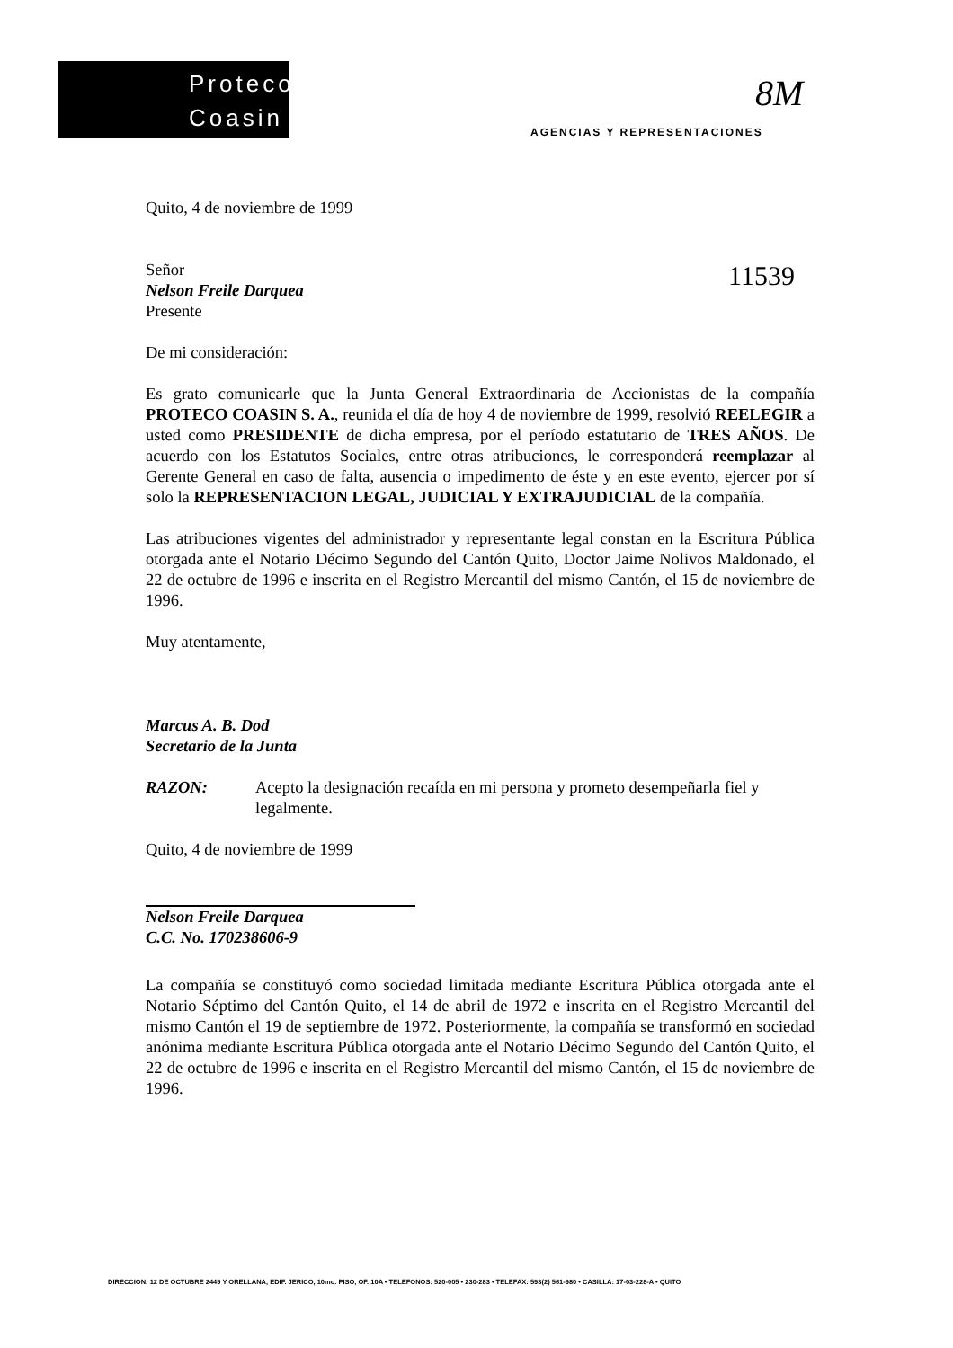Proteco
Coasin
8M
AGENCIAS Y REPRESENTACIONES
11539
Quito, 4 de noviembre de 1999
Señor
Nelson Freile Darquea
Presente
De mi consideración:
Es grato comunicarle que la Junta General Extraordinaria de Accionistas de la compañía PROTECO COASIN S. A., reunida el día de hoy 4 de noviembre de 1999, resolvió REELEGIR a usted como PRESIDENTE de dicha empresa, por el período estatutario de TRES AÑOS. De acuerdo con los Estatutos Sociales, entre otras atribuciones, le corresponderá reemplazar al Gerente General en caso de falta, ausencia o impedimento de éste y en este evento, ejercer por sí solo la REPRESENTACION LEGAL, JUDICIAL Y EXTRAJUDICIAL de la compañía.
Las atribuciones vigentes del administrador y representante legal constan en la Escritura Pública otorgada ante el Notario Décimo Segundo del Cantón Quito, Doctor Jaime Nolivos Maldonado, el 22 de octubre de 1996 e inscrita en el Registro Mercantil del mismo Cantón, el 15 de noviembre de 1996.
Muy atentamente,
Marcus A. B. Dod
Secretario de la Junta
RAZON: Acepto la designación recaída en mi persona y prometo desempeñarla fiel y legalmente.
Quito, 4 de noviembre de 1999
Nelson Freile Darquea
C.C. No. 170238606-9
La compañía se constituyó como sociedad limitada mediante Escritura Pública otorgada ante el Notario Séptimo del Cantón Quito, el 14 de abril de 1972 e inscrita en el Registro Mercantil del mismo Cantón el 19 de septiembre de 1972. Posteriormente, la compañía se transformó en sociedad anónima mediante Escritura Pública otorgada ante el Notario Décimo Segundo del Cantón Quito, el 22 de octubre de 1996 e inscrita en el Registro Mercantil del mismo Cantón, el 15 de noviembre de 1996.
DIRECCION: 12 DE OCTUBRE 2449 Y ORELLANA, EDIF. JERICO, 10mo. PISO, OF. 10A • TELEFONOS: 520-005 • 230-283 • TELEFAX: 593(2) 561-980 • CASILLA: 17-03-228-A • QUITO